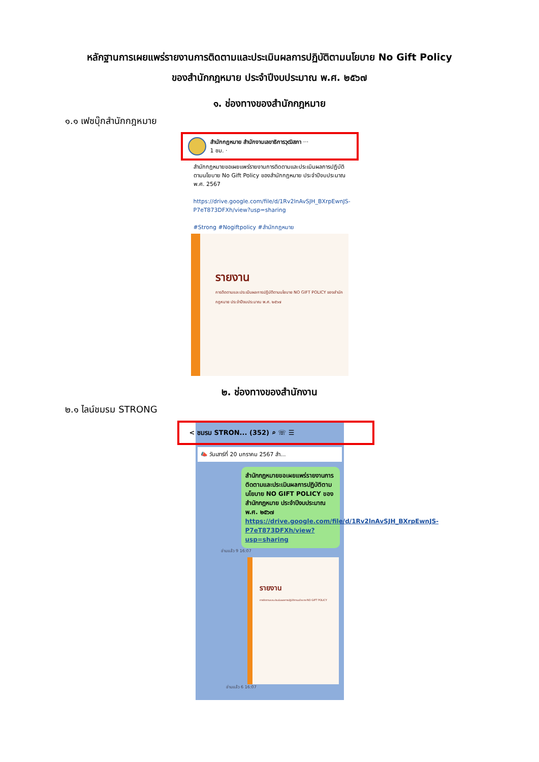หลักฐานการเผยแพร่รายงานการติดตามและประเมินผลการปฏิบัติตามนโยบาย No Gift Policy
ของสำนักกฎหมาย ประจำปีงบประมาณ พ.ศ. ๒๕๖๗
๑. ช่องทางของสำนักกฎหมาย
๑.๑ เฟซบุ๊กสำนักกฎหมาย
สำนักกฎหมาย สำนักงานเลขาธิการวุฒิสภา ···
1 ชม. ·
สำนักกฎหมายขอเผยแพร่รายงานการติดตามและประเมินผลการปฏิบัติตามนโยบาย No Gift Policy ของสำนักกฎหมาย ประจำปีงบประมาณ พ.ศ. 2567
https://drive.google.com/file/d/1Rv2lnAvSJH_BXrpEwnJS-P7eT873DFXh/view?usp=sharing
#Strong #Nogiftpolicy #สำนักกฎหมาย
รายงาน
การติดตามและประเมินผลการปฏิบัติตามนโยบาย NO GIFT POLICY ของสำนักกฎหมาย ประจำปีงบประมาณ พ.ศ. ๒๕๖๗
๒. ช่องทางของสำนักงาน
๒.๑ ไลน์ชมรม STRONG
< ชมรม STRON... (352) ⌕ ☏ ☰
📣 วันเสาร์ที่ 20 มกราคม 2567 สำ...
สำนักกฎหมายขอเผยแพร่รายงานการติดตามและประเมินผลการปฏิบัติตามนโยบาย NO GIFT POLICY ของสำนักกฎหมาย ประจำปีงบประมาณ พ.ศ. ๒๕๖๗ https://drive.google.com/file/d/1Rv2lnAvSJH_BXrpEwnJS-P7eT873DFXh/view?usp=sharing
อ่านแล้ว 9 16:07
รายงาน
การติดตามและประเมินผลการปฏิบัติตามนโยบาย NO GIFT POLICY
อ่านแล้ว 6 16:07